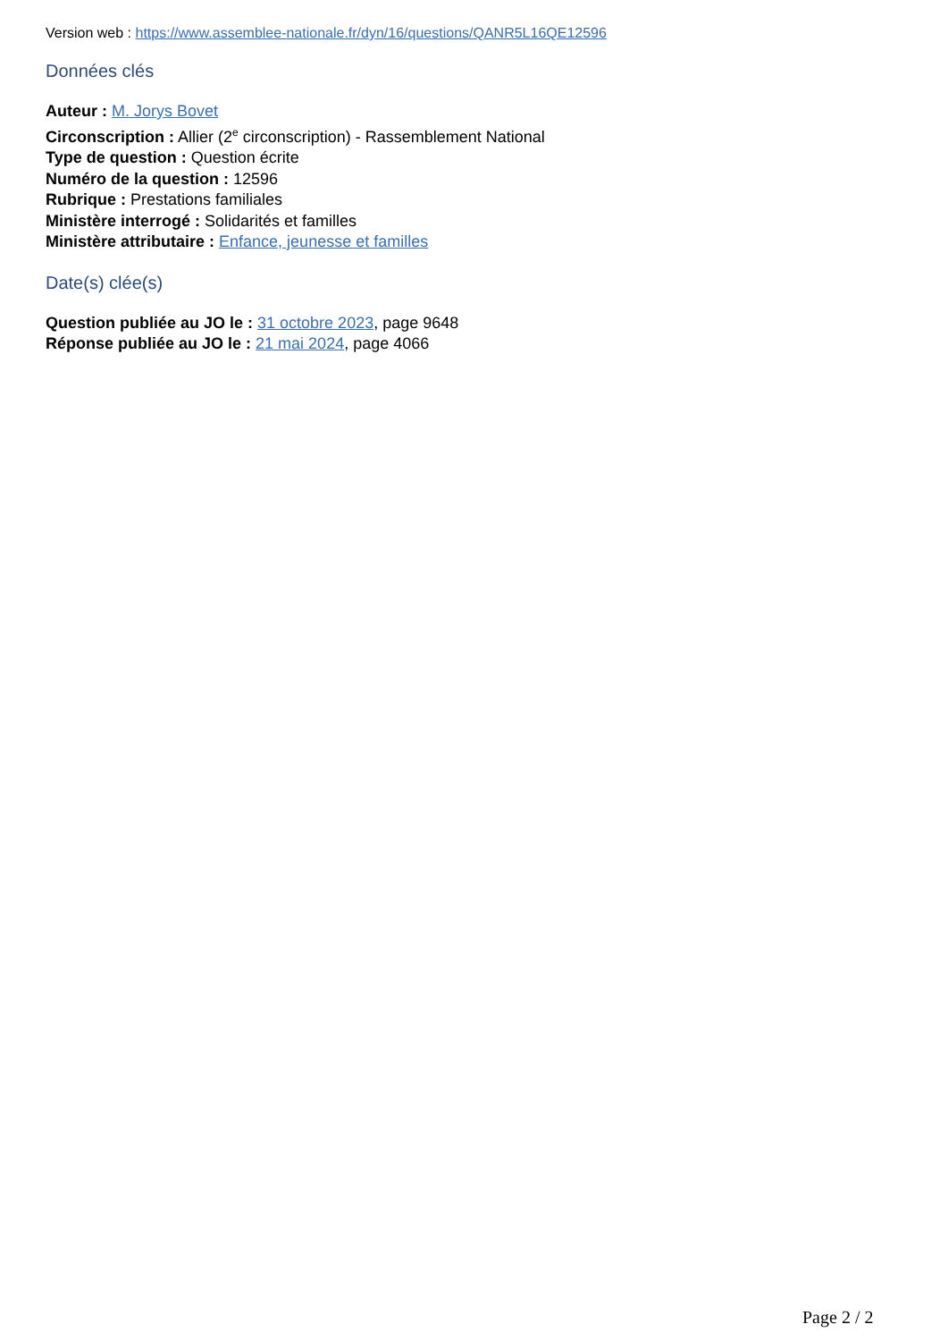Version web : https://www.assemblee-nationale.fr/dyn/16/questions/QANR5L16QE12596
Données clés
Auteur : M. Jorys Bovet
Circonscription : Allier (2<sup>e</sup> circonscription) - Rassemblement National
Type de question : Question écrite
Numéro de la question : 12596
Rubrique : Prestations familiales
Ministère interrogé : Solidarités et familles
Ministère attributaire : Enfance, jeunesse et familles
Date(s) clée(s)
Question publiée au JO le : 31 octobre 2023, page 9648
Réponse publiée au JO le : 21 mai 2024, page 4066
Page 2 / 2